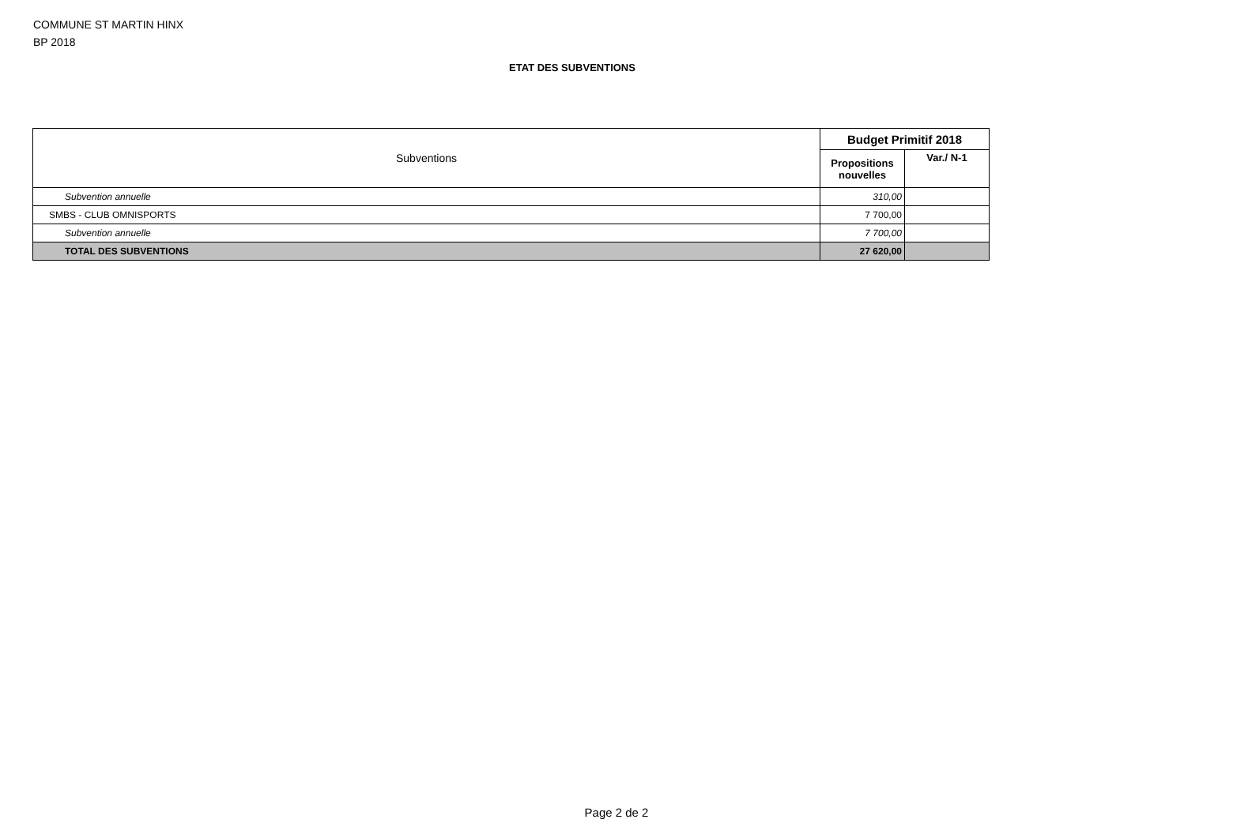COMMUNE ST MARTIN HINX
BP 2018
ETAT DES SUBVENTIONS
| Subventions | Budget Primitif 2018 | |
| --- | --- | --- |
| | Propositions nouvelles | Var./ N-1 |
| Subvention annuelle | 310,00 | |
| SMBS - CLUB OMNISPORTS | 7 700,00 | |
| Subvention annuelle | 7 700,00 | |
| TOTAL DES SUBVENTIONS | 27 620,00 | |
Page 2 de 2